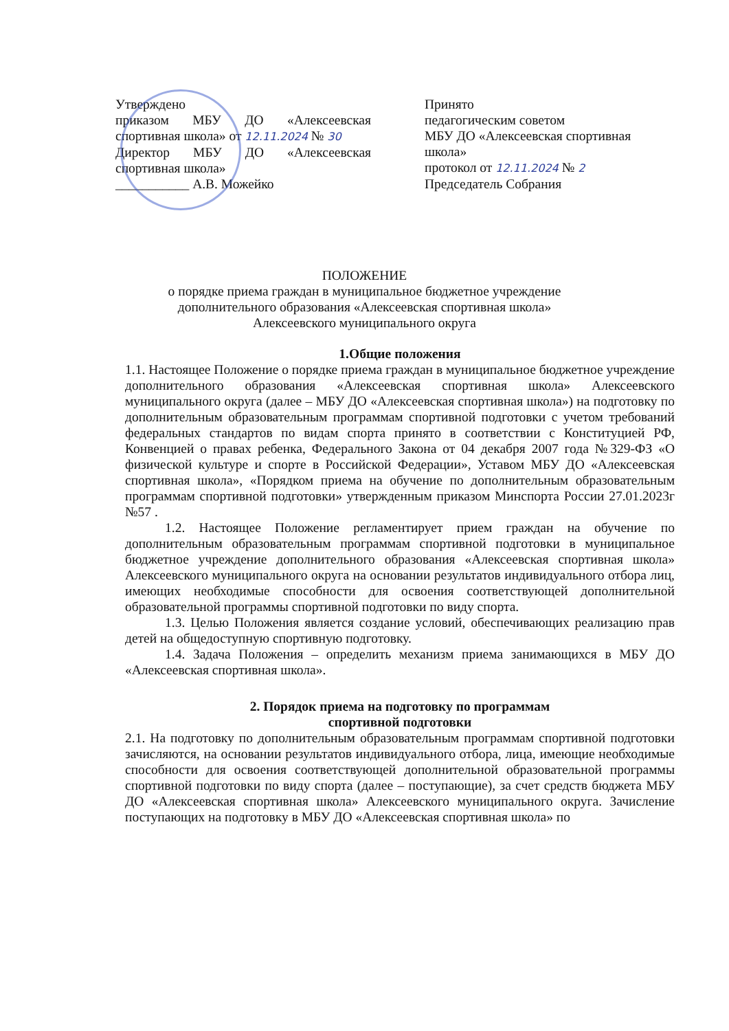Утверждено
приказом МБУ ДО «Алексеевская спортивная школа» от 12.11.2024 № 30
Директор МБУ ДО «Алексеевская спортивная школа»
___________ А.В. Можейко
Принято
педагогическим советом
МБУ ДО «Алексеевская спортивная школа»
протокол от 12.11.2024 № 2
Председатель Собрания
ПОЛОЖЕНИЕ
о порядке приема граждан в муниципальное бюджетное учреждение
дополнительного образования «Алексеевская спортивная школа»
Алексеевского муниципального округа
1.Общие положения
1.1. Настоящее Положение о порядке приема граждан в муниципальное бюджетное учреждение дополнительного образования «Алексеевская спортивная школа» Алексеевского муниципального округа (далее – МБУ ДО «Алексеевская спортивная школа») на подготовку по дополнительным образовательным программам спортивной подготовки с учетом требований федеральных стандартов по видам спорта принято в соответствии с Конституцией РФ, Конвенцией о правах ребенка, Федерального Закона от 04 декабря 2007 года №329-ФЗ «О физической культуре и спорте в Российской Федерации», Уставом МБУ ДО «Алексеевская спортивная школа», «Порядком приема на обучение по дополнительным образовательным программам спортивной подготовки» утвержденным приказом Минспорта России 27.01.2023г №57 .
1.2. Настоящее Положение регламентирует прием граждан на обучение по дополнительным образовательным программам спортивной подготовки в муниципальное бюджетное учреждение дополнительного образования «Алексеевская спортивная школа» Алексеевского муниципального округа на основании результатов индивидуального отбора лиц, имеющих необходимые способности для освоения соответствующей дополнительной образовательной программы спортивной подготовки по виду спорта.
1.3. Целью Положения является создание условий, обеспечивающих реализацию прав детей на общедоступную спортивную подготовку.
1.4. Задача Положения – определить механизм приема занимающихся в МБУ ДО «Алексеевская спортивная школа».
2. Порядок приема на подготовку по программам
спортивной подготовки
2.1. На подготовку по дополнительным образовательным программам спортивной подготовки зачисляются, на основании результатов индивидуального отбора, лица, имеющие необходимые способности для освоения соответствующей дополнительной образовательной программы спортивной подготовки по виду спорта (далее – поступающие), за счет средств бюджета МБУ ДО «Алексеевская спортивная школа» Алексеевского муниципального округа. Зачисление поступающих на подготовку в МБУ ДО «Алексеевская спортивная школа» по